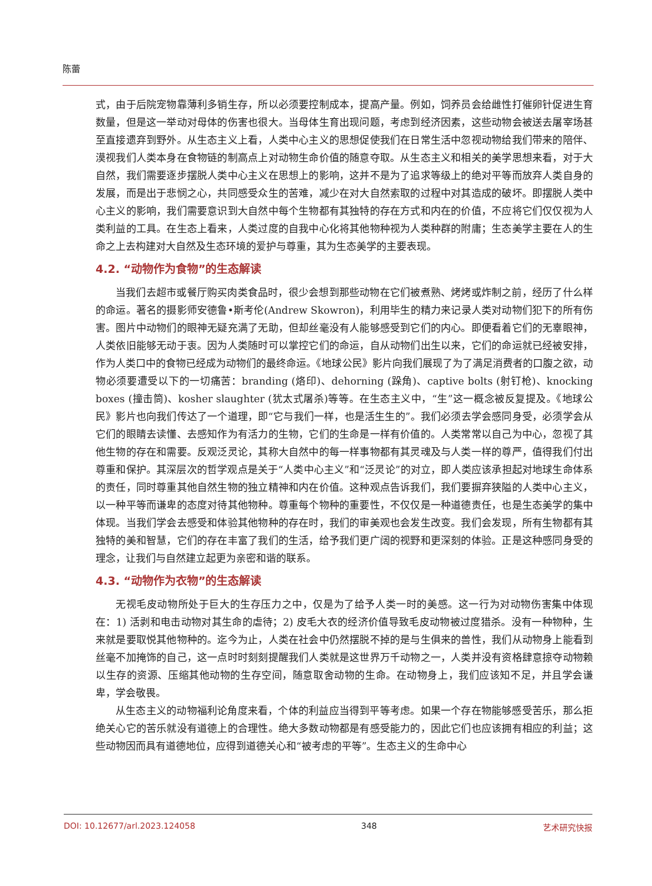陈蕾
式，由于后院宠物靠薄利多销生存，所以必须要控制成本，提高产量。例如，饲养员会给雌性打催卵针促进生育数量，但是这一举动对母体的伤害也很大。当母体生育出现问题，考虑到经济因素，这些动物会被送去屠宰场甚至直接遗弃到野外。从生态主义上看，人类中心主义的思想促使我们在日常生活中忽视动物给我们带来的陪伴、漠视我们人类本身在食物链的制高点上对动物生命价值的随意夺取。从生态主义和相关的美学思想来看，对于大自然，我们需要逐步摆脱人类中心主义在思想上的影响，这并不是为了追求等级上的绝对平等而放弃人类自身的发展，而是出于悲悯之心，共同感受众生的苦难，减少在对大自然索取的过程中对其造成的破坏。即摆脱人类中心主义的影响，我们需要意识到大自然中每个生物都有其独特的存在方式和内在的价值，不应将它们仅仅视为人类利益的工具。在生态上看来，人类过度的自我中心化将其他物种视为人类种群的附庸；生态美学主要在人的生命之上去构建对大自然及生态环境的爱护与尊重，其为生态美学的主要表现。
4.2. “动物作为食物”的生态解读
当我们去超市或餐厅购买肉类食品时，很少会想到那些动物在它们被煮熟、烤烤或炸制之前，经历了什么样的命运。著名的摄影师安德鲁•斯考伦(Andrew Skowron)，利用毕生的精力来记录人类对动物们犯下的所有伤害。图片中动物们的眼神无疑充满了无助，但却丝毫没有人能够感受到它们的内心。即便看着它们的无辜眼神，人类依旧能够无动于衷。因为人类随时可以掌控它们的命运，自从动物们出生以来，它们的命运就已经被安排，作为人类口中的食物已经成为动物们的最终命运。《地球公民》影片向我们展现了为了满足消费者的口腹之欲，动物必须要遭受以下的一切痛苦：branding (烙印)、dehorning (跺角)、captive bolts (射钉枪)、knocking boxes (撞击筒)、kosher slaughter (犹太式屠杀)等等。在生态主义中，“生”这一概念被反复提及。《地球公民》影片也向我们传达了一个道理，即“它与我们一样，也是活生生的”。我们必须去学会感同身受，必须学会从它们的眼睛去读懂、去感知作为有活力的生物，它们的生命是一样有价值的。人类常常以自己为中心，忽视了其他生物的存在和需要。反观泛灵论，其称大自然中的每一样事物都有其灵魂及与人类一样的尊严，值得我们付出尊重和保护。其深层次的哲学观点是关于“人类中心主义”和“泛灵论”的对立，即人类应该承担起对地球生命体系的责任，同时尊重其他自然生物的独立精神和内在价值。这种观点告诉我们，我们要摒弃狭隘的人类中心主义，以一种平等而谦卑的态度对待其他物种。尊重每个物种的重要性，不仅仅是一种道德责任，也是生态美学的集中体现。当我们学会去感受和体验其他物种的存在时，我们的审美观也会发生改变。我们会发现，所有生物都有其独特的美和智慧，它们的存在丰富了我们的生活，给予我们更广阔的视野和更深刻的体验。正是这种感同身受的理念，让我们与自然建立起更为亲密和谐的联系。
4.3. “动物作为衣物”的生态解读
无视毛皮动物所处于巨大的生存压力之中，仅是为了给予人类一时的美感。这一行为对动物伤害集中体现在：1) 活剥和电击动物对其生命的虐待；2) 皮毛大衣的经济价值导致毛皮动物被过度猎杀。没有一种物种，生来就是要取悦其他物种的。迄今为止，人类在社会中仍然摆脱不掉的是与生俱来的兽性，我们从动物身上能看到丝毫不加掩饰的自己，这一点时时刻刻提醒我们人类就是这世界万千动物之一，人类并没有资格肆意掠夺动物赖以生存的资源、压缩其他动物的生存空间，随意取舍动物的生命。在动物身上，我们应该知不足，并且学会谦卑，学会敬畏。
从生态主义的动物福利论角度来看，个体的利益应当得到平等考虑。如果一个存在物能够感受苦乐，那么拒绝关心它的苦乐就没有道德上的合理性。绝大多数动物都是有感受能力的，因此它们也应该拥有相应的利益；这些动物因而具有道德地位，应得到道德关心和“被考虑的平等”。生态主义的生命中心
DOI: 10.12677/arl.2023.124058 348 艺术研究快报